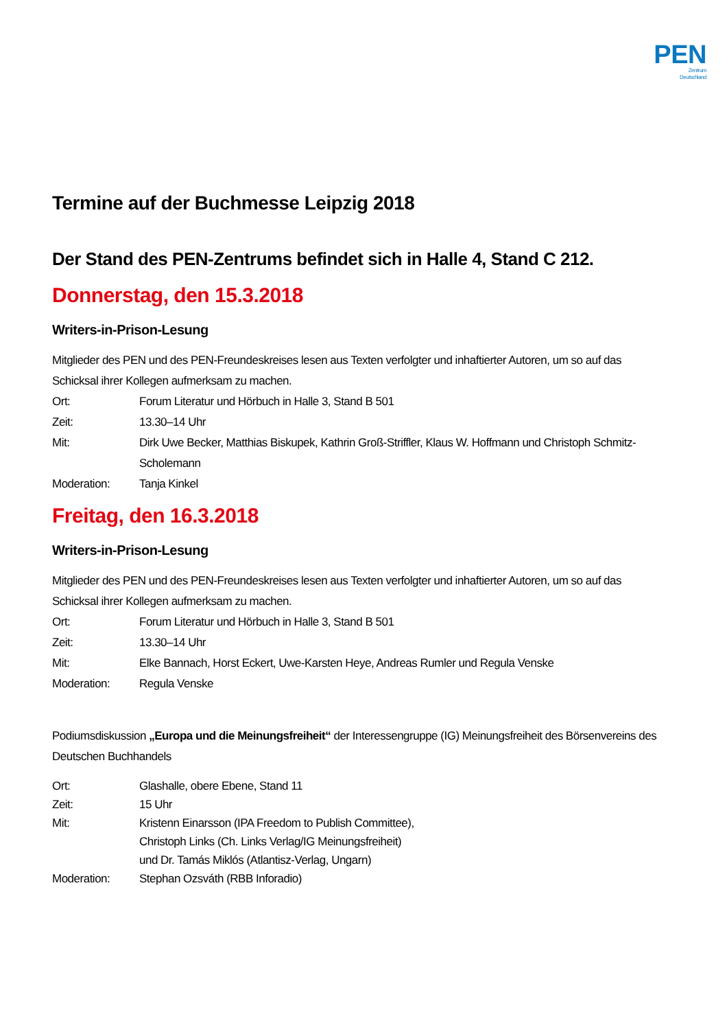PEN
Zentrum
Deutschland
Termine auf der Buchmesse Leipzig 2018
Der Stand des PEN-Zentrums befindet sich in Halle 4, Stand C 212.
Donnerstag, den 15.3.2018
Writers-in-Prison-Lesung
Mitglieder des PEN und des PEN-Freundeskreises lesen aus Texten verfolgter und inhaftierter Autoren, um so auf das Schicksal ihrer Kollegen aufmerksam zu machen.
Ort: Forum Literatur und Hörbuch in Halle 3, Stand B 501
Zeit: 13.30–14 Uhr
Mit: Dirk Uwe Becker, Matthias Biskupek, Kathrin Groß-Striffler, Klaus W. Hoffmann und Christoph Schmitz-Scholemann
Moderation: Tanja Kinkel
Freitag, den 16.3.2018
Writers-in-Prison-Lesung
Mitglieder des PEN und des PEN-Freundeskreises lesen aus Texten verfolgter und inhaftierter Autoren, um so auf das Schicksal ihrer Kollegen aufmerksam zu machen.
Ort: Forum Literatur und Hörbuch in Halle 3, Stand B 501
Zeit: 13.30–14 Uhr
Mit: Elke Bannach, Horst Eckert, Uwe-Karsten Heye, Andreas Rumler und Regula Venske
Moderation: Regula Venske
Podiumsdiskussion „Europa und die Meinungsfreiheit“ der Interessengruppe (IG) Meinungsfreiheit des Börsenvereins des Deutschen Buchhandels
Ort: Glashalle, obere Ebene, Stand 11
Zeit: 15 Uhr
Mit: Kristenn Einarsson (IPA Freedom to Publish Committee),
Christoph Links (Ch. Links Verlag/IG Meinungsfreiheit)
und Dr. Tamás Miklós (Atlantisz-Verlag, Ungarn)
Moderation: Stephan Ozsváth (RBB Inforadio)